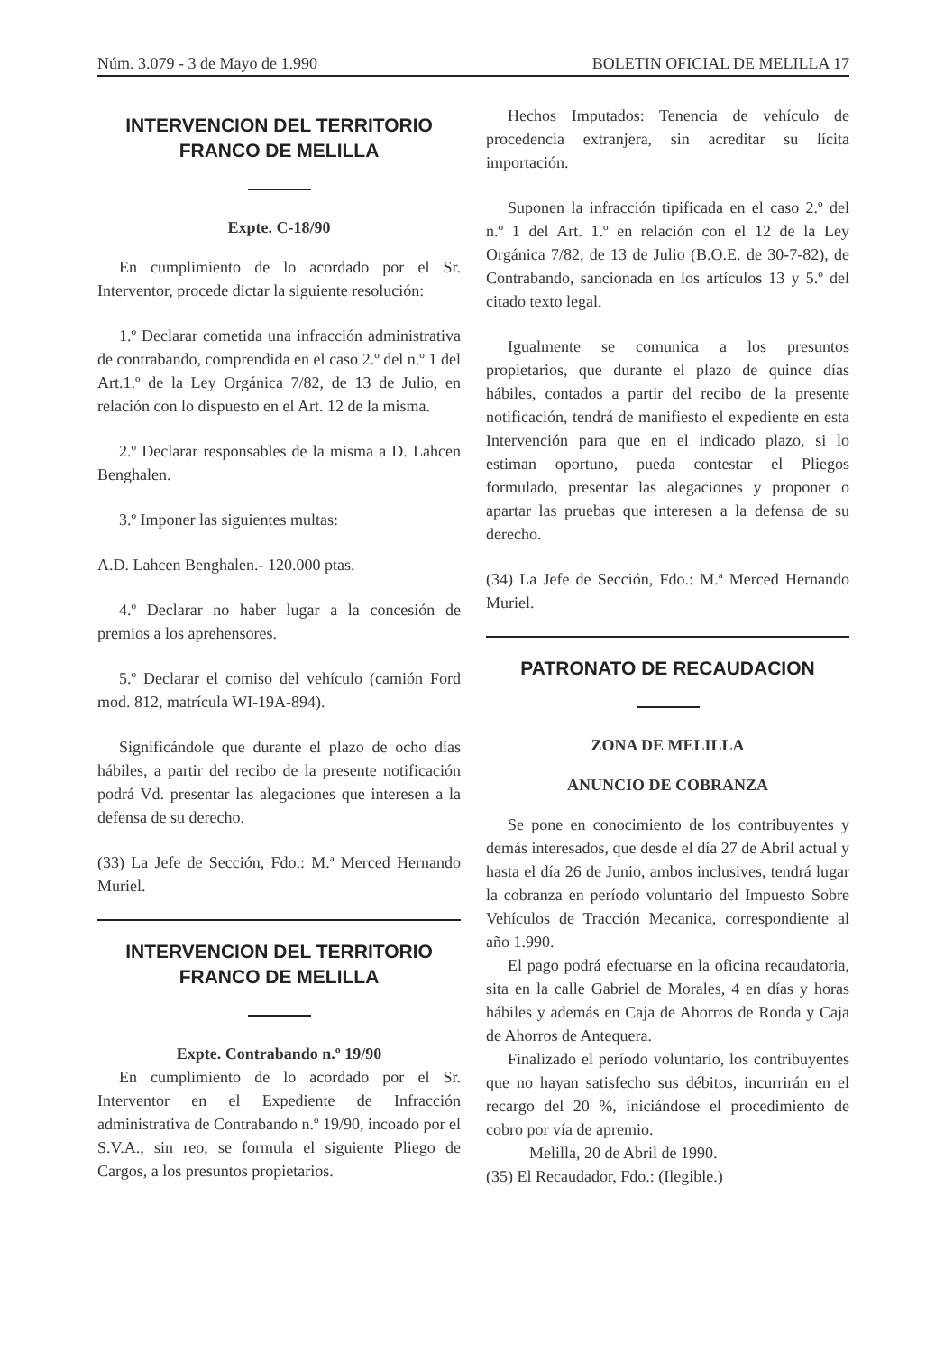Núm. 3.079 - 3 de Mayo de 1.990 BOLETIN OFICIAL DE MELILLA 17
INTERVENCION DEL TERRITORIO
FRANCO DE MELILLA
Expte. C-18/90
En cumplimiento de lo acordado por el Sr. Interventor, procede dictar la siguiente resolución:
1.º Declarar cometida una infracción administrativa de contrabando, comprendida en el caso 2.º del n.º 1 del Art.1.º de la Ley Orgánica 7/82, de 13 de Julio, en relación con lo dispuesto en el Art. 12 de la misma.
2.º Declarar responsables de la misma a D. Lahcen Benghalen.
3.º Imponer las siguientes multas:
A.D. Lahcen Benghalen.- 120.000 ptas.
4.º Declarar no haber lugar a la concesión de premios a los aprehensores.
5.º Declarar el comiso del vehículo (camión Ford mod. 812, matrícula WI-19A-894).
Significándole que durante el plazo de ocho días hábiles, a partir del recibo de la presente notificación podrá Vd. presentar las alegaciones que interesen a la defensa de su derecho.
(33) La Jefe de Sección, Fdo.: M.ª Merced Hernando Muriel.
INTERVENCION DEL TERRITORIO
FRANCO DE MELILLA
Expte. Contrabando n.º 19/90
En cumplimiento de lo acordado por el Sr. Interventor en el Expediente de Infracción administrativa de Contrabando n.º 19/90, incoado por el S.V.A., sin reo, se formula el siguiente Pliego de Cargos, a los presuntos propietarios.
Hechos Imputados: Tenencia de vehículo de procedencia extranjera, sin acreditar su lícita importación.
Suponen la infracción tipificada en el caso 2.º del n.º 1 del Art. 1.º en relación con el 12 de la Ley Orgánica 7/82, de 13 de Julio (B.O.E. de 30-7-82), de Contrabando, sancionada en los artículos 13 y 5.º del citado texto legal.
Igualmente se comunica a los presuntos propietarios, que durante el plazo de quince días hábiles, contados a partir del recibo de la presente notificación, tendrá de manifiesto el expediente en esta Intervención para que en el indicado plazo, si lo estiman oportuno, pueda contestar el Pliegos formulado, presentar las alegaciones y proponer o apartar las pruebas que interesen a la defensa de su derecho.
(34) La Jefe de Sección, Fdo.: M.ª Merced Hernando Muriel.
PATRONATO DE RECAUDACION
ZONA DE MELILLA
ANUNCIO DE COBRANZA
Se pone en conocimiento de los contribuyentes y demás interesados, que desde el día 27 de Abril actual y hasta el día 26 de Junio, ambos inclusives, tendrá lugar la cobranza en período voluntario del Impuesto Sobre Vehículos de Tracción Mecanica, correspondiente al año 1.990.
El pago podrá efectuarse en la oficina recaudatoria, sita en la calle Gabriel de Morales, 4 en días y horas hábiles y además en Caja de Ahorros de Ronda y Caja de Ahorros de Antequera.
Finalizado el período voluntario, los contribuyentes que no hayan satisfecho sus débitos, incurrirán en el recargo del 20 %, iniciándose el procedimiento de cobro por vía de apremio.
Melilla, 20 de Abril de 1990.
(35) El Recaudador, Fdo.: (Ilegible.)